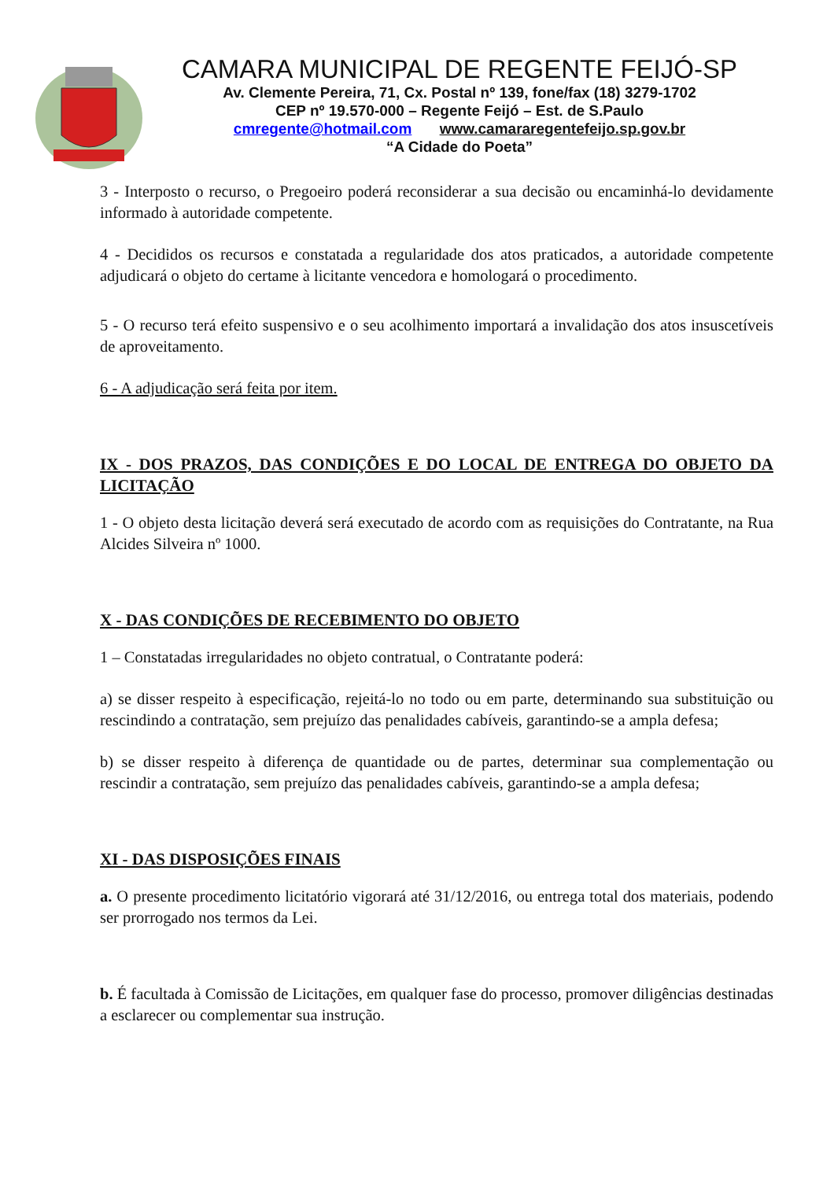CAMARA MUNICIPAL DE REGENTE FEIJÓ-SP
Av. Clemente Pereira, 71, Cx. Postal nº 139, fone/fax (18) 3279-1702
CEP nº 19.570-000 – Regente Feijó – Est. de S.Paulo
cmregente@hotmail.com www.camararegentefeijo.sp.gov.br
“A Cidade do Poeta”
3 - Interposto o recurso, o Pregoeiro poderá reconsiderar a sua decisão ou encaminhá-lo devidamente informado à autoridade competente.
4 - Decididos os recursos e constatada a regularidade dos atos praticados, a autoridade competente adjudicará o objeto do certame à licitante vencedora e homologará o procedimento.
5 - O recurso terá efeito suspensivo e o seu acolhimento importará a invalidação dos atos insuscetíveis de aproveitamento.
6 - A adjudicação será feita por item.
IX - DOS PRAZOS, DAS CONDIÇÕES E DO LOCAL DE ENTREGA DO OBJETO DA LICITAÇÃO
1 - O objeto desta licitação deverá será executado de acordo com as requisições do Contratante, na Rua Alcides Silveira nº 1000.
X - DAS CONDIÇÕES DE RECEBIMENTO DO OBJETO
1 – Constatadas irregularidades no objeto contratual, o Contratante poderá:
a) se disser respeito à especificação, rejeitá-lo no todo ou em parte, determinando sua substituição ou rescindindo a contratação, sem prejuízo das penalidades cabíveis, garantindo-se a ampla defesa;
b) se disser respeito à diferença de quantidade ou de partes, determinar sua complementação ou rescindir a contratação, sem prejuízo das penalidades cabíveis, garantindo-se a ampla defesa;
XI - DAS DISPOSIÇÕES FINAIS
a. O presente procedimento licitatório vigorará até 31/12/2016, ou entrega total dos materiais, podendo ser prorrogado nos termos da Lei.
b. É facultada à Comissão de Licitações, em qualquer fase do processo, promover diligências destinadas a esclarecer ou complementar sua instrução.